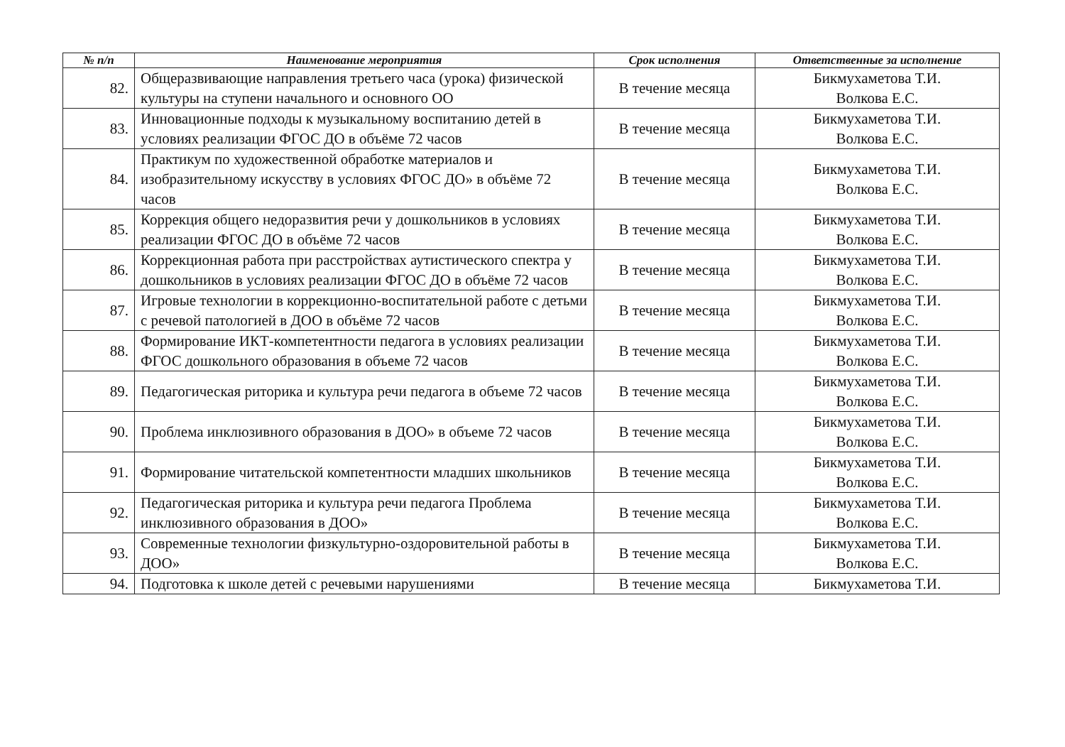| № п/п | Наименование мероприятия | Срок исполнения | Ответственные за исполнение |
| --- | --- | --- | --- |
| 82. | Общеразвивающие направления третьего часа (урока) физической культуры на ступени начального и основного ОО | В течение месяца | Бикмухаметова Т.И. Волкова Е.С. |
| 83. | Инновационные подходы к музыкальному воспитанию детей в условиях реализации ФГОС ДО в объёме 72 часов | В течение месяца | Бикмухаметова Т.И. Волкова Е.С. |
| 84. | Практикум по художественной обработке материалов и изобразительному искусству в условиях ФГОС ДО» в объёме 72 часов | В течение месяца | Бикмухаметова Т.И. Волкова Е.С. |
| 85. | Коррекция общего недоразвития речи у дошкольников в условиях реализации ФГОС ДО в объёме 72 часов | В течение месяца | Бикмухаметова Т.И. Волкова Е.С. |
| 86. | Коррекционная работа при расстройствах аутистического спектра у дошкольников в условиях реализации ФГОС ДО в объёме 72 часов | В течение месяца | Бикмухаметова Т.И. Волкова Е.С. |
| 87. | Игровые технологии в коррекционно-воспитательной работе с детьми с речевой патологией в ДОО в объёме 72 часов | В течение месяца | Бикмухаметова Т.И. Волкова Е.С. |
| 88. | Формирование ИКТ-компетентности педагога в условиях реализации ФГОС дошкольного образования в объеме 72 часов | В течение месяца | Бикмухаметова Т.И. Волкова Е.С. |
| 89. | Педагогическая риторика и культура речи педагога в объеме 72 часов | В течение месяца | Бикмухаметова Т.И. Волкова Е.С. |
| 90. | Проблема инклюзивного образования в ДОО» в объеме 72 часов | В течение месяца | Бикмухаметова Т.И. Волкова Е.С. |
| 91. | Формирование читательской компетентности младших школьников | В течение месяца | Бикмухаметова Т.И. Волкова Е.С. |
| 92. | Педагогическая риторика и культура речи педагога Проблема инклюзивного образования в ДОО» | В течение месяца | Бикмухаметова Т.И. Волкова Е.С. |
| 93. | Современные технологии физкультурно-оздоровительной работы в ДОО» | В течение месяца | Бикмухаметова Т.И. Волкова Е.С. |
| 94. | Подготовка к школе детей с речевыми нарушениями | В течение месяца | Бикмухаметова Т.И. |